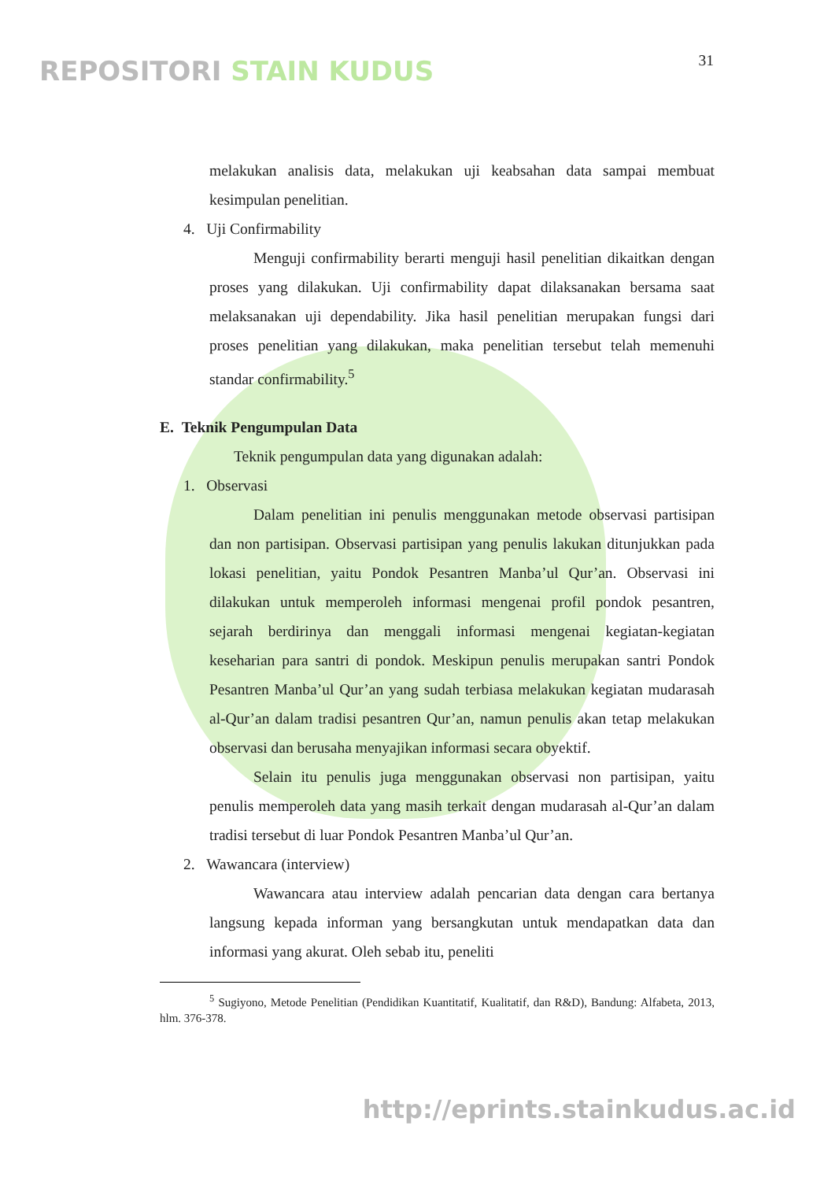REPOSITORI STAIN KUDUS 31
melakukan analisis data, melakukan uji keabsahan data sampai membuat kesimpulan penelitian.
4. Uji Confirmability
Menguji confirmability berarti menguji hasil penelitian dikaitkan dengan proses yang dilakukan. Uji confirmability dapat dilaksanakan bersama saat melaksanakan uji dependability. Jika hasil penelitian merupakan fungsi dari proses penelitian yang dilakukan, maka penelitian tersebut telah memenuhi standar confirmability.<sup>5</sup>
E. Teknik Pengumpulan Data
Teknik pengumpulan data yang digunakan adalah:
1. Observasi
Dalam penelitian ini penulis menggunakan metode observasi partisipan dan non partisipan. Observasi partisipan yang penulis lakukan ditunjukkan pada lokasi penelitian, yaitu Pondok Pesantren Manba’ul Qur’an. Observasi ini dilakukan untuk memperoleh informasi mengenai profil pondok pesantren, sejarah berdirinya dan menggali informasi mengenai kegiatan-kegiatan keseharian para santri di pondok. Meskipun penulis merupakan santri Pondok Pesantren Manba’ul Qur’an yang sudah terbiasa melakukan kegiatan mudarasah al-Qur’an dalam tradisi pesantren Qur’an, namun penulis akan tetap melakukan observasi dan berusaha menyajikan informasi secara obyektif.
Selain itu penulis juga menggunakan observasi non partisipan, yaitu penulis memperoleh data yang masih terkait dengan mudarasah al-Qur’an dalam tradisi tersebut di luar Pondok Pesantren Manba’ul Qur’an.
2. Wawancara (interview)
Wawancara atau interview adalah pencarian data dengan cara bertanya langsung kepada informan yang bersangkutan untuk mendapatkan data dan informasi yang akurat. Oleh sebab itu, peneliti
<sup>5</sup> Sugiyono, Metode Penelitian (Pendidikan Kuantitatif, Kualitatif, dan R&D), Bandung: Alfabeta, 2013, hlm. 376-378.
http://eprints.stainkudus.ac.id